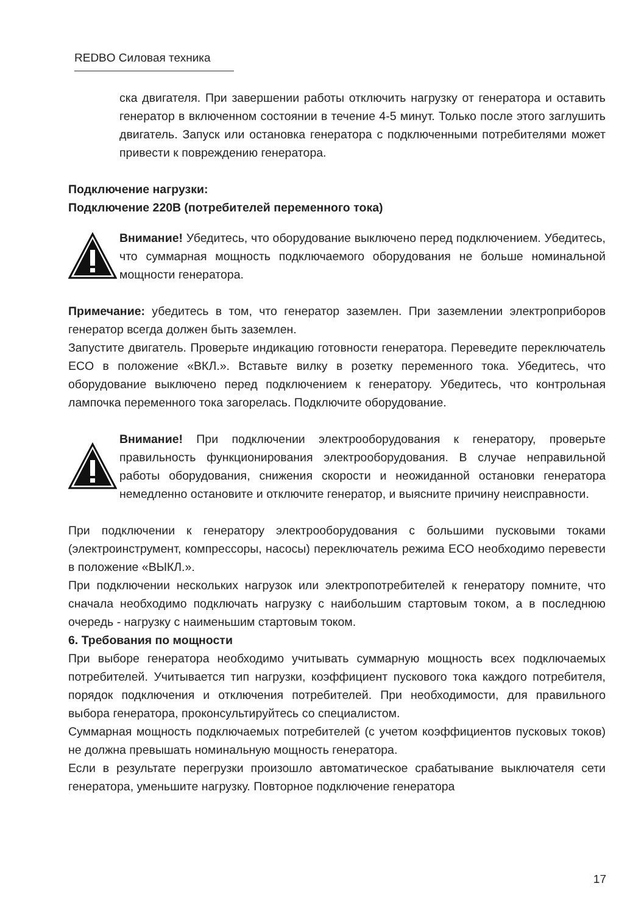REDBO Силовая техника
ска двигателя. При завершении работы отключить нагрузку от генератора и оставить генератор в включенном состоянии в течение 4-5 минут. Только после этого заглушить двигатель. Запуск или остановка генератора с подключенными потребителями может привести к повреждению генератора.
Подключение нагрузки:
Подключение 220В (потребителей переменного тока)
Внимание! Убедитесь, что оборудование выключено перед подключением. Убедитесь, что суммарная мощность подключаемого оборудования не больше номинальной мощности генератора.
Примечание: убедитесь в том, что генератор заземлен. При заземлении электроприборов генератор всегда должен быть заземлен.
Запустите двигатель. Проверьте индикацию готовности генератора. Переведите переключатель ECO в положение «ВКЛ.». Вставьте вилку в розетку переменного тока. Убедитесь, что оборудование выключено перед подключением к генератору. Убедитесь, что контрольная лампочка переменного тока загорелась. Подключите оборудование.
Внимание! При подключении электрооборудования к генератору, проверьте правильность функционирования электрооборудования. В случае неправильной работы оборудования, снижения скорости и неожиданной остановки генератора немедленно остановите и отключите генератор, и выясните причину неисправности.
При подключении к генератору электрооборудования с большими пусковыми токами (электроинструмент, компрессоры, насосы) переключатель режима ECO необходимо перевести в положение «ВЫКЛ.».
При подключении нескольких нагрузок или электропотребителей к генератору помните, что сначала необходимо подключать нагрузку с наибольшим стартовым током, а в последнюю очередь - нагрузку с наименьшим стартовым током.
6. Требования по мощности
При выборе генератора необходимо учитывать суммарную мощность всех подключаемых потребителей. Учитывается тип нагрузки, коэффициент пускового тока каждого потребителя, порядок подключения и отключения потребителей. При необходимости, для правильного выбора генератора, проконсультируйтесь со специалистом.
Суммарная мощность подключаемых потребителей (с учетом коэффициентов пусковых токов) не должна превышать номинальную мощность генератора.
Если в результате перегрузки произошло автоматическое срабатывание выключателя сети генератора, уменьшите нагрузку. Повторное подключение генератора
17